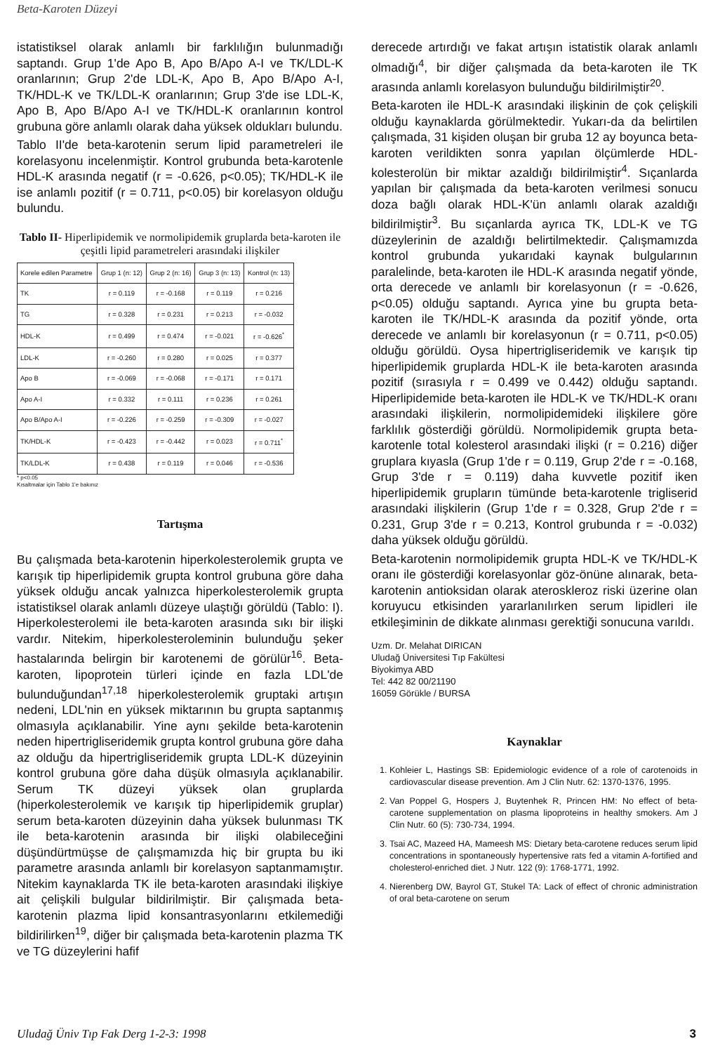Beta-Karoten Düzeyi
istatistiksel olarak anlamlı bir farklılığın bulunmadığı saptandı. Grup 1'de Apo B, Apo B/Apo A-I ve TK/LDL-K oranlarının; Grup 2'de LDL-K, Apo B, Apo B/Apo A-I, TK/HDL-K ve TK/LDL-K oranlarının; Grup 3'de ise LDL-K, Apo B, Apo B/Apo A-I ve TK/HDL-K oranlarının kontrol grubuna göre anlamlı olarak daha yüksek oldukları bulundu.
Tablo II'de beta-karotenin serum lipid parametreleri ile korelasyonu incelenmiştir. Kontrol grubunda beta-karotenle HDL-K arasında negatif (r = -0.626, p<0.05); TK/HDL-K ile ise anlamlı pozitif (r = 0.711, p<0.05) bir korelasyon olduğu bulundu.
Tablo II- Hiperlipidemik ve normolipidemik gruplarda beta-karoten ile çeşitli lipid parametreleri arasındaki ilişkiler
| Korele edilen Parametre | Grup 1 (n: 12) | Grup 2 (n: 16) | Grup 3 (n: 13) | Kontrol (n: 13) |
| --- | --- | --- | --- | --- |
| TK | r = 0.119 | r = -0.168 | r = 0.119 | r = 0.216 |
| TG | r = 0.328 | r = 0.231 | r = 0.213 | r = -0.032 |
| HDL-K | r = 0.499 | r = 0.474 | r = -0.021 | r = -0.626<sup>*</sup> |
| LDL-K | r = -0.260 | r = 0.280 | r = 0.025 | r = 0.377 |
| Apo B | r = -0.069 | r = -0.068 | r = -0.171 | r = 0.171 |
| Apo A-I | r = 0.332 | r = 0.111 | r = 0.236 | r = 0.261 |
| Apo B/Apo A-I | r = -0.226 | r = -0.259 | r = -0.309 | r = -0.027 |
| TK/HDL-K | r = -0.423 | r = -0.442 | r = 0.023 | r = 0.711<sup>*</sup> |
| TK/LDL-K | r = 0.438 | r = 0.119 | r = 0.046 | r = -0.536 |
* p<0.05
Kısaltmalar için Tablo 1'e bakınız
Tartışma
Bu çalışmada beta-karotenin hiperkolesterolemik grupta ve karışık tip hiperlipidemik grupta kontrol grubuna göre daha yüksek olduğu ancak yalnızca hiperkolesterolemik grupta istatistiksel olarak anlamlı düzeye ulaştığı görüldü (Tablo: I). Hiperkolesterolemi ile beta-karoten arasında sıkı bir ilişki vardır. Nitekim, hiperkolesteroleminin bulunduğu şeker hastalarında belirgin bir karotenemi de görülür<sup>16</sup>. Beta-karoten, lipoprotein türleri içinde en fazla LDL'de bulunduğundan<sup>17,18</sup> hiperkolesterolemik gruptaki artışın nedeni, LDL'nin en yüksek miktarının bu grupta saptanmış olmasıyla açıklanabilir. Yine aynı şekilde beta-karotenin neden hipertrigliseridemik grupta kontrol grubuna göre daha az olduğu da hipertrigliseridemik grupta LDL-K düzeyinin kontrol grubuna göre daha düşük olmasıyla açıklanabilir. Serum TK düzeyi yüksek olan gruplarda (hiperkolesterolemik ve karışık tip hiperlipidemik gruplar) serum beta-karoten düzeyinin daha yüksek bulunması TK ile beta-karotenin arasında bir ilişki olabileceğini düşündürtmüşse de çalışmamızda hiç bir grupta bu iki parametre arasında anlamlı bir korelasyon saptanmamıştır. Nitekim kaynaklarda TK ile beta-karoten arasındaki ilişkiye ait çelişkili bulgular bildirilmiştir. Bir çalışmada beta-karotenin plazma lipid konsantrasyonlarını etkilemediği bildirilirken<sup>19</sup>, diğer bir çalışmada beta-karotenin plazma TK ve TG düzeylerini hafif
derecede artırdığı ve fakat artışın istatistik olarak anlamlı olmadığı<sup>4</sup>, bir diğer çalışmada da beta-karoten ile TK arasında anlamlı korelasyon bulunduğu bildirilmiştir<sup>20</sup>.
Beta-karoten ile HDL-K arasındaki ilişkinin de çok çelişkili olduğu kaynaklarda görülmektedir. Yukarı-da da belirtilen çalışmada, 31 kişiden oluşan bir gruba 12 ay boyunca beta-karoten verildikten sonra yapılan ölçümlerde HDL-kolesterolün bir miktar azaldığı bildirilmiştir<sup>4</sup>. Sıçanlarda yapılan bir çalışmada da beta-karoten verilmesi sonucu doza bağlı olarak HDL-K'ün anlamlı olarak azaldığı bildirilmiştir<sup>3</sup>. Bu sıçanlarda ayrıca TK, LDL-K ve TG düzeylerinin de azaldığı belirtilmektedir. Çalışmamızda kontrol grubunda yukarıdaki kaynak bulgularının paralelinde, beta-karoten ile HDL-K arasında negatif yönde, orta derecede ve anlamlı bir korelasyonun (r = -0.626, p<0.05) olduğu saptandı. Ayrıca yine bu grupta beta-karoten ile TK/HDL-K arasında da pozitif yönde, orta derecede ve anlamlı bir korelasyonun (r = 0.711, p<0.05) olduğu görüldü. Oysa hipertrigliseridemik ve karışık tip hiperlipidemik gruplarda HDL-K ile beta-karoten arasında pozitif (sırasıyla r = 0.499 ve 0.442) olduğu saptandı. Hiperlipidemide beta-karoten ile HDL-K ve TK/HDL-K oranı arasındaki ilişkilerin, normolipidemideki ilişkilere göre farklılık gösterdiği görüldü. Normolipidemik grupta beta-karotenle total kolesterol arasındaki ilişki (r = 0.216) diğer gruplara kıyasla (Grup 1'de r = 0.119, Grup 2'de r = -0.168, Grup 3'de r = 0.119) daha kuvvetle pozitif iken hiperlipidemik grupların tümünde beta-karotenle trigliserid arasındaki ilişkilerin (Grup 1'de r = 0.328, Grup 2'de r = 0.231, Grup 3'de r = 0.213, Kontrol grubunda r = -0.032) daha yüksek olduğu görüldü.
Beta-karotenin normolipidemik grupta HDL-K ve TK/HDL-K oranı ile gösterdiği korelasyonlar göz-önüne alınarak, beta-karotenin antioksidan olarak ateroskleroz riski üzerine olan koruyucu etkisinden yararlanılırken serum lipidleri ile etkileşiminin de dikkate alınması gerektiği sonucuna varıldı.
Uzm. Dr. Melahat DIRICAN
Uludağ Üniversitesi Tıp Fakültesi
Biyokimya ABD
Tel: 442 82 00/21190
16059 Görükle / BURSA
Kaynaklar
1. Kohleier L, Hastings SB: Epidemiologic evidence of a role of carotenoids in cardiovascular disease prevention. Am J Clin Nutr. 62: 1370-1376, 1995.
2. Van Poppel G, Hospers J, Buytenhek R, Princen HM: No effect of beta-carotene supplementation on plasma lipoproteins in healthy smokers. Am J Clin Nutr. 60 (5): 730-734, 1994.
3. Tsai AC, Mazeed HA, Mameesh MS: Dietary beta-carotene reduces serum lipid concentrations in spontaneously hypertensive rats fed a vitamin A-fortified and cholesterol-enriched diet. J Nutr. 122 (9): 1768-1771, 1992.
4. Nierenberg DW, Bayrol GT, Stukel TA: Lack of effect of chronic administration of oral beta-carotene on serum
Uludağ Üniv Tıp Fak Derg 1-2-3: 1998 3